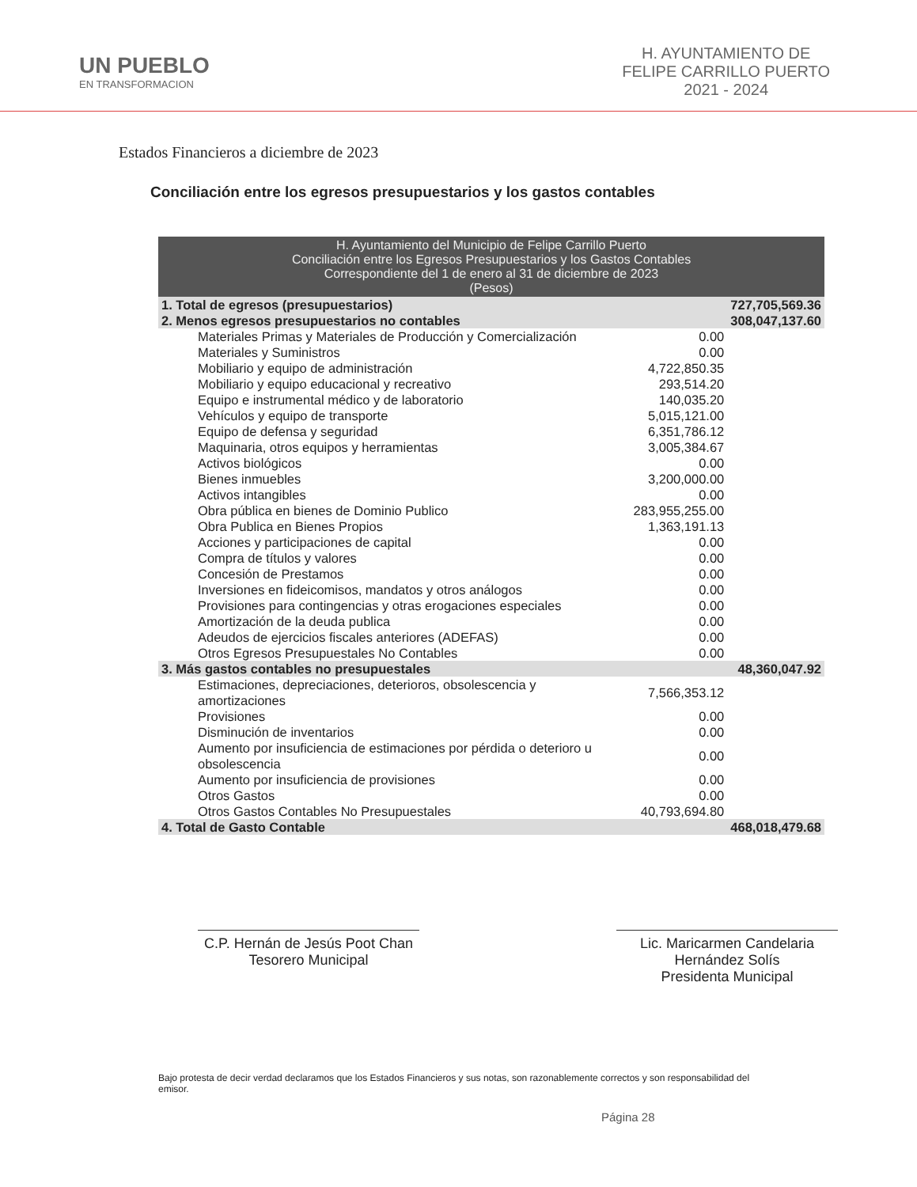UN PUEBLO
EN TRANSFORMACION
H. AYUNTAMIENTO DE
FELIPE CARRILLO PUERTO
2021 - 2024
Estados Financieros a diciembre de 2023
Conciliación entre los egresos presupuestarios y los gastos contables
| H. Ayuntamiento del Municipio de Felipe Carrillo Puerto Conciliación entre los Egresos Presupuestarios y los Gastos Contables Correspondiente del 1 de enero al 31 de diciembre de 2023 (Pesos) | | |
| --- | --- | --- |
| 1. Total de egresos (presupuestarios) | | 727,705,569.36 |
| 2. Menos egresos presupuestarios no contables | | 308,047,137.60 |
| Materiales Primas y Materiales de Producción y Comercialización | 0.00 | |
| Materiales y Suministros | 0.00 | |
| Mobiliario y equipo de administración | 4,722,850.35 | |
| Mobiliario y equipo educacional y recreativo | 293,514.20 | |
| Equipo e instrumental médico y de laboratorio | 140,035.20 | |
| Vehículos y equipo de transporte | 5,015,121.00 | |
| Equipo de defensa y seguridad | 6,351,786.12 | |
| Maquinaria, otros equipos y herramientas | 3,005,384.67 | |
| Activos biológicos | 0.00 | |
| Bienes inmuebles | 3,200,000.00 | |
| Activos intangibles | 0.00 | |
| Obra pública en bienes de Dominio Publico | 283,955,255.00 | |
| Obra Publica en Bienes Propios | 1,363,191.13 | |
| Acciones y participaciones de capital | 0.00 | |
| Compra de títulos y valores | 0.00 | |
| Concesión de Prestamos | 0.00 | |
| Inversiones en fideicomisos, mandatos y otros análogos | 0.00 | |
| Provisiones para contingencias y otras erogaciones especiales | 0.00 | |
| Amortización de la deuda publica | 0.00 | |
| Adeudos de ejercicios fiscales anteriores (ADEFAS) | 0.00 | |
| Otros Egresos Presupuestales No Contables | 0.00 | |
| 3. Más gastos contables no presupuestales | | 48,360,047.92 |
| Estimaciones, depreciaciones, deterioros, obsolescencia y amortizaciones | 7,566,353.12 | |
| Provisiones | 0.00 | |
| Disminución de inventarios | 0.00 | |
| Aumento por insuficiencia de estimaciones por pérdida o deterioro u obsolescencia | 0.00 | |
| Aumento por insuficiencia de provisiones | 0.00 | |
| Otros Gastos | 0.00 | |
| Otros Gastos Contables No Presupuestales | 40,793,694.80 | |
| 4. Total de Gasto Contable | | 468,018,479.68 |
C.P. Hernán de Jesús Poot Chan
Tesorero Municipal
Lic. Maricarmen Candelaria
Hernández Solís
Presidenta Municipal
Bajo protesta de decir verdad declaramos que los Estados Financieros y sus notas, son razonablemente correctos y son responsabilidad del emisor.
Página 28